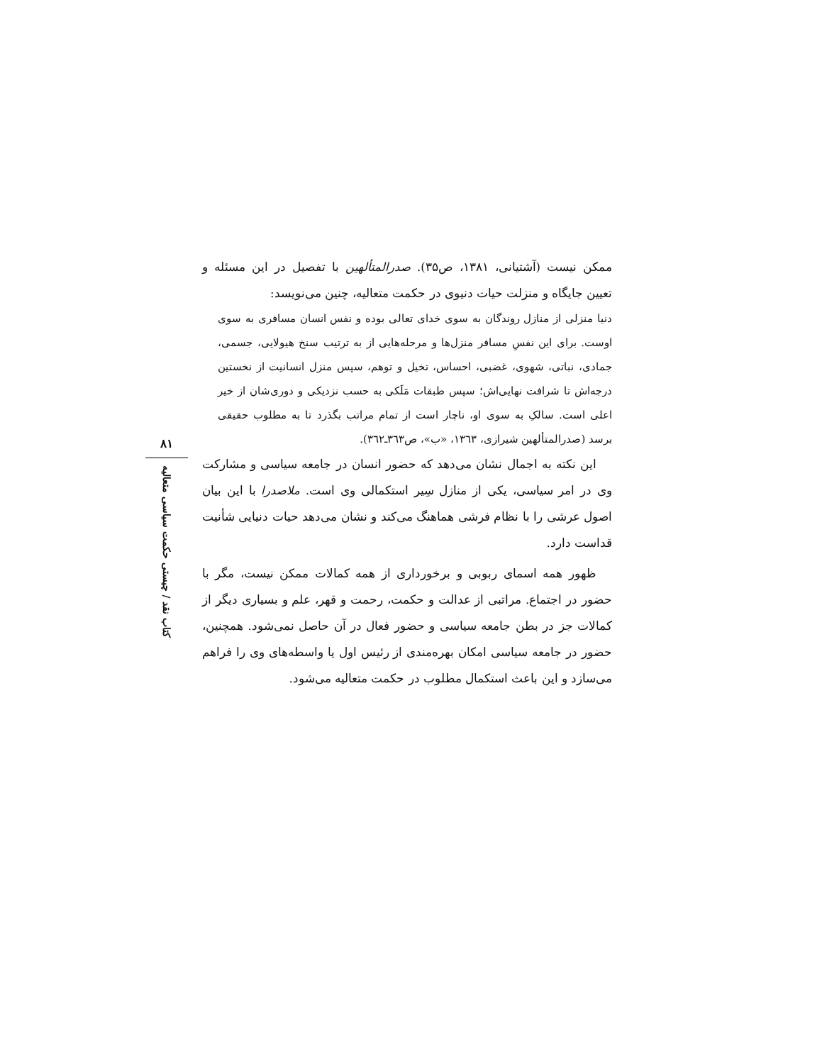ممکن نیست (آشتیانی، ۱۳۸۱، ص۳۵). صدرالمتألهین با تفصیل در این مسئله و تعیین جایگاه و منزلت حیات دنیوی در حکمت متعالیه، چنین می‌نویسد:
دنیا منزلی از منازل روندگان به سوی خدای تعالی بوده و نفس انسان مسافری به سوی اوست. برای این نفسِ مسافر منزل‌ها و مرحله‌هایی از به ترتیب سنخ هیولایی، جسمی، جمادی، نباتی، شهوی، غضبی، احساس، تخیل و توهم، سپس منزل انسانیت از نخستین درجه‌اش تا شرافت نهایی‌اش؛ سپس طبقات مَلَکی به حسب نزدیکی و دوری‌شان از خیر اعلی است. سالکِ به سوی او، ناچار است از تمام مراتب بگذرد تا به مطلوب حقیقی برسد (صدرالمتألهین شیرازی، ۱۳٦۳، «ب»، ص۳٦۳ـ۳٦۲).
این نکته به اجمال نشان می‌دهد که حضور انسان در جامعه سیاسی و مشارکت وی در امر سیاسی، یکی از منازل سِیر استکمالی وی است. ملاصدرا با این بیان اصول عرشی را با نظام فرشی هماهنگ می‌کند و نشان می‌دهد حیات دنیایی شأنیت قداست دارد.
ظهور همه اسمای ربوبی و برخورداری از همه کمالات ممکن نیست، مگر با حضور در اجتماع. مراتبی از عدالت و حکمت، رحمت و قهر، علم و بسیاری دیگر از کمالات جز در بطن جامعه سیاسی و حضور فعال در آن حاصل نمی‌شود. همچنین، حضور در جامعه سیاسی امکان بهره‌مندی از رئیس اول یا واسطه‌های وی را فراهم می‌سازد و این باعث استکمال مطلوب در حکمت متعالیه می‌شود.
۸۱
کتاب نقد / چیستی حکمت سیاسی متعالیه